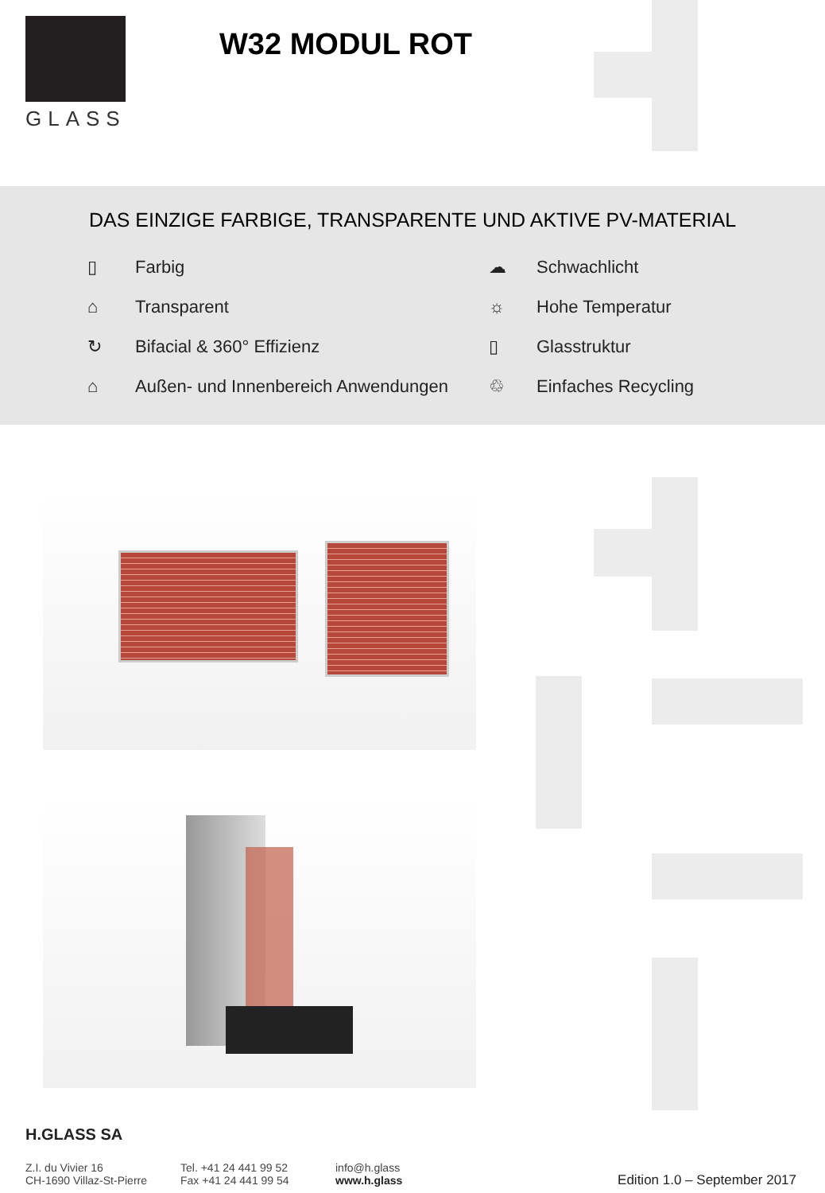GLASS
W32 MODUL ROT
DAS EINZIGE FARBIGE, TRANSPARENTE UND AKTIVE PV-MATERIAL
▯ Farbig
☁ Schwachlicht
⌂ Transparent
☼ Hohe Temperatur
↻ Bifacial & 360° Effizienz
▯ Glasstruktur
⌂ Außen- und Innenbereich Anwendungen
♲ Einfaches Recycling
H.GLASS SA
Z.I. du Vivier 16
CH-1690 Villaz-St-Pierre
Tel. +41 24 441 99 52
Fax +41 24 441 99 54
info@h.glass
www.h.glass
Edition 1.0 – September 2017